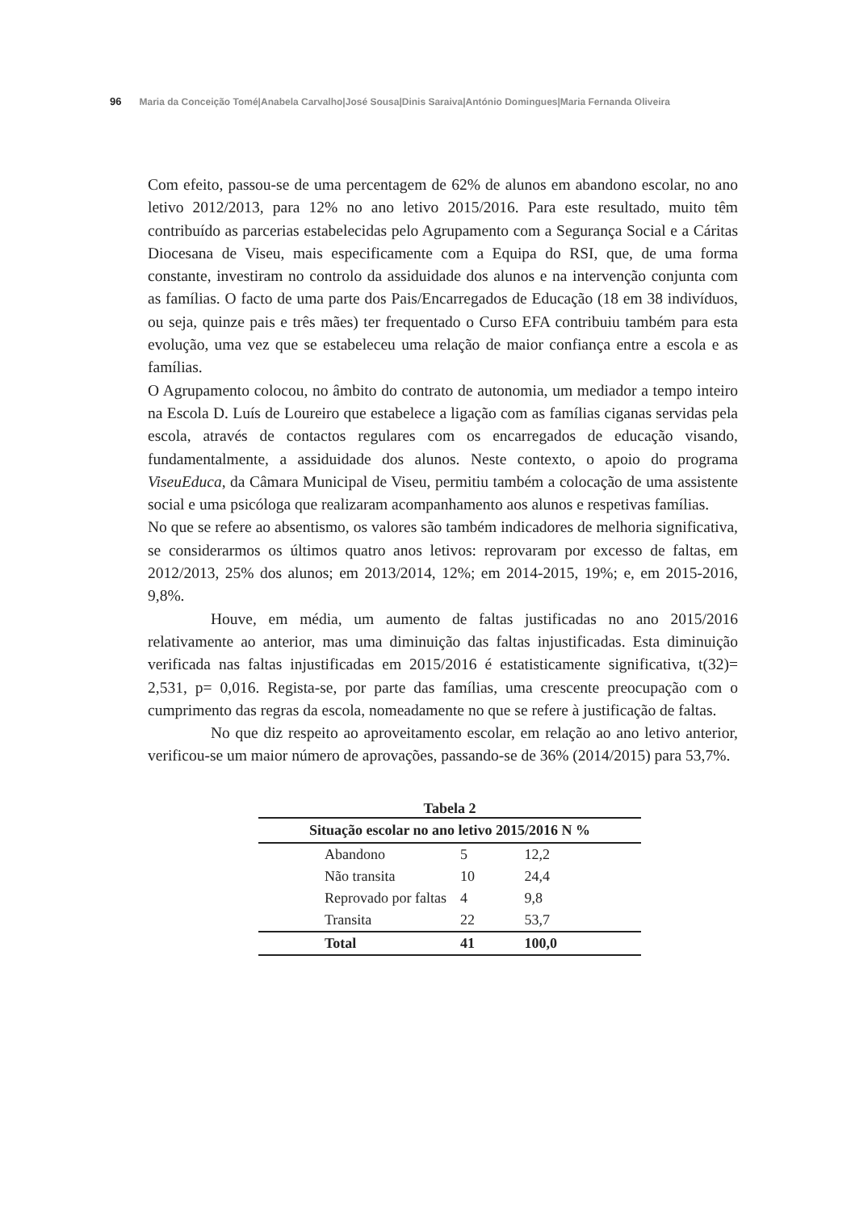96 Maria da Conceição Tomé|Anabela Carvalho|José Sousa|Dinis Saraiva|António Domingues|Maria Fernanda Oliveira
Com efeito, passou-se de uma percentagem de 62% de alunos em abandono escolar, no ano letivo 2012/2013, para 12% no ano letivo 2015/2016. Para este resultado, muito têm contribuído as parcerias estabelecidas pelo Agrupamento com a Segurança Social e a Cáritas Diocesana de Viseu, mais especificamente com a Equipa do RSI, que, de uma forma constante, investiram no controlo da assiduidade dos alunos e na intervenção conjunta com as famílias. O facto de uma parte dos Pais/Encarregados de Educação (18 em 38 indivíduos, ou seja, quinze pais e três mães) ter frequentado o Curso EFA contribuiu também para esta evolução, uma vez que se estabeleceu uma relação de maior confiança entre a escola e as famílias.
O Agrupamento colocou, no âmbito do contrato de autonomia, um mediador a tempo inteiro na Escola D. Luís de Loureiro que estabelece a ligação com as famílias ciganas servidas pela escola, através de contactos regulares com os encarregados de educação visando, fundamentalmente, a assiduidade dos alunos. Neste contexto, o apoio do programa ViseuEduca, da Câmara Municipal de Viseu, permitiu também a colocação de uma assistente social e uma psicóloga que realizaram acompanhamento aos alunos e respetivas famílias.
No que se refere ao absentismo, os valores são também indicadores de melhoria significativa, se considerarmos os últimos quatro anos letivos: reprovaram por excesso de faltas, em 2012/2013, 25% dos alunos; em 2013/2014, 12%; em 2014-2015, 19%; e, em 2015-2016, 9,8%.
Houve, em média, um aumento de faltas justificadas no ano 2015/2016 relativamente ao anterior, mas uma diminuição das faltas injustificadas. Esta diminuição verificada nas faltas injustificadas em 2015/2016 é estatisticamente significativa, t(32)= 2,531, p= 0,016. Regista-se, por parte das famílias, uma crescente preocupação com o cumprimento das regras da escola, nomeadamente no que se refere à justificação de faltas.
No que diz respeito ao aproveitamento escolar, em relação ao ano letivo anterior, verificou-se um maior número de aprovações, passando-se de 36% (2014/2015) para 53,7%.
Tabela 2
| Situação escolar no ano letivo 2015/2016 N % | | |
| --- | --- | --- |
| Abandono | 5 | 12,2 |
| Não transita | 10 | 24,4 |
| Reprovado por faltas | 4 | 9,8 |
| Transita | 22 | 53,7 |
| Total | 41 | 100,0 |